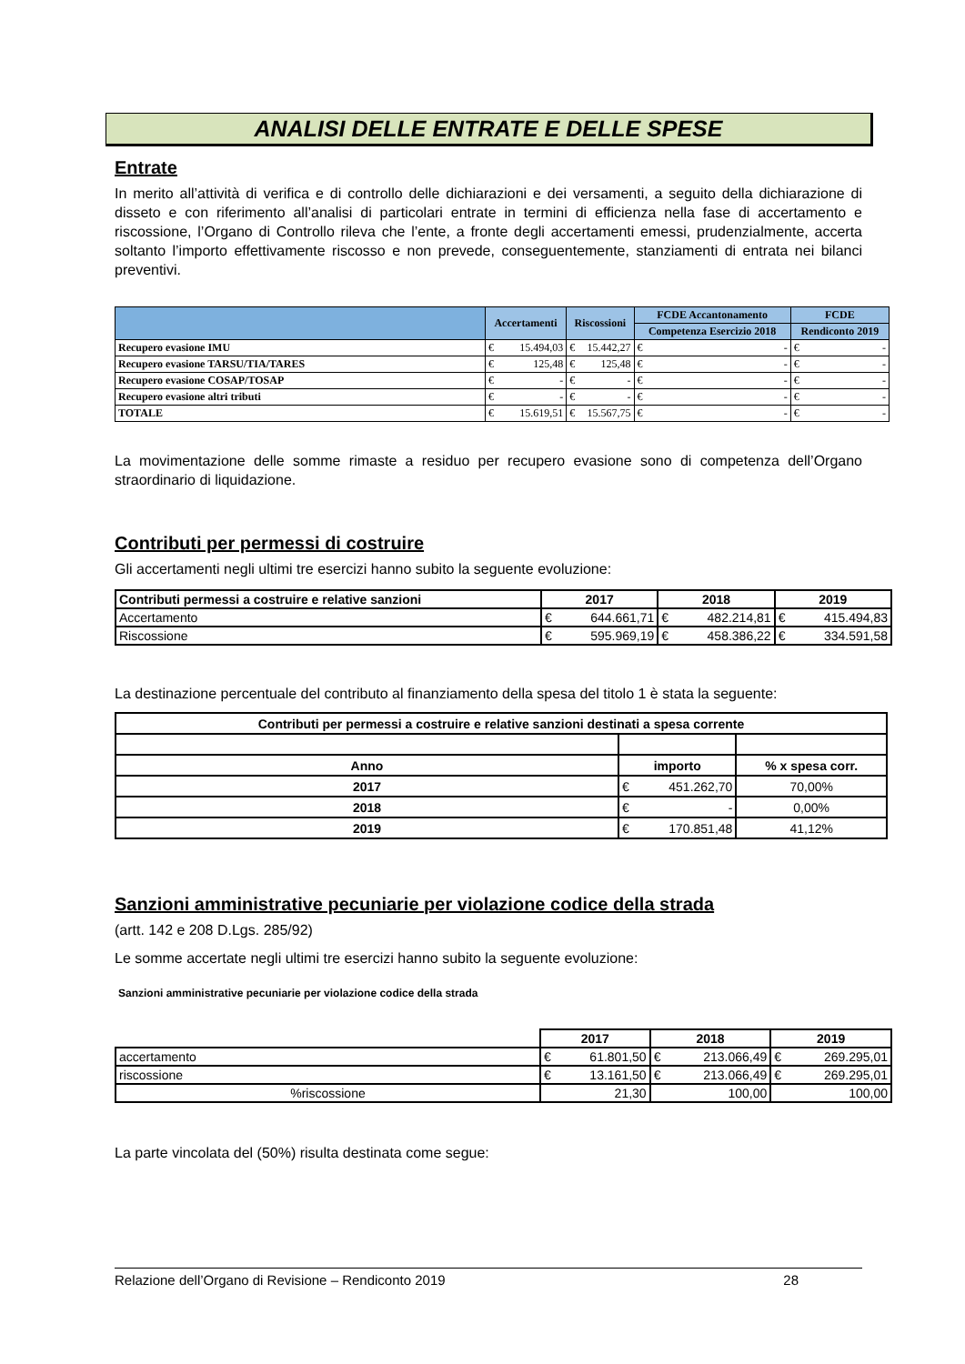ANALISI DELLE ENTRATE E DELLE SPESE
Entrate
In merito all’attività di verifica e di controllo delle dichiarazioni e dei versamenti, a seguito della dichiarazione di disseto e con riferimento all’analisi di particolari entrate in termini di efficienza nella fase di accertamento e riscossione, l’Organo di Controllo rileva che l’ente, a fronte degli accertamenti emessi, prudenzialmente, accerta soltanto l’importo effettivamente riscosso e non prevede, conseguentemente, stanziamenti di entrata nei bilanci preventivi.
| | Accertamenti | Riscossioni | FCDE Accantonamento | FCDE |
| --- | --- | --- | --- | --- |
| | | | Competenza Esercizio 2018 | Rendiconto 2019 |
| Recupero evasione IMU | € 15.494,03 | € 15.442,27 | € - | € - |
| Recupero evasione TARSU/TIA/TARES | € 125,48 | € 125,48 | € - | € - |
| Recupero evasione COSAP/TOSAP | € - | € - | € - | € - |
| Recupero evasione altri tributi | € - | € - | € - | € - |
| TOTALE | € 15.619,51 | € 15.567,75 | € - | € - |
La movimentazione delle somme rimaste a residuo per recupero evasione sono di competenza dell’Organo straordinario di liquidazione.
Contributi per permessi di costruire
Gli accertamenti negli ultimi tre esercizi hanno subito la seguente evoluzione:
| Contributi permessi a costruire e relative sanzioni | 2017 | 2018 | 2019 |
| --- | --- | --- | --- |
| Accertamento | € 644.661,71 | € 482.214,81 | € 415.494,83 |
| Riscossione | € 595.969,19 | € 458.386,22 | € 334.591,58 |
La destinazione percentuale del contributo al finanziamento della spesa del titolo 1 è stata la seguente:
| Contributi per permessi a costruire e relative sanzioni destinati a spesa corrente | | |
| --- | --- | --- |
| Anno | importo | % x spesa corr. |
| 2017 | € 451.262,70 | 70,00% |
| 2018 | € - | 0,00% |
| 2019 | € 170.851,48 | 41,12% |
Sanzioni amministrative pecuniarie per violazione codice della strada
(artt. 142 e 208 D.Lgs. 285/92)
Le somme accertate negli ultimi tre esercizi hanno subito la seguente evoluzione:
Sanzioni amministrative pecuniarie per violazione codice della strada
| | 2017 | 2018 | 2019 |
| accertamento | € 61.801,50 | € 213.066,49 | € 269.295,01 |
| riscossione | € 13.161,50 | € 213.066,49 | € 269.295,01 |
| %riscossione | 21,30 | 100,00 | 100,00 |
La parte vincolata del (50%) risulta destinata come segue:
Relazione dell’Organo di Revisione – Rendiconto 2019 28